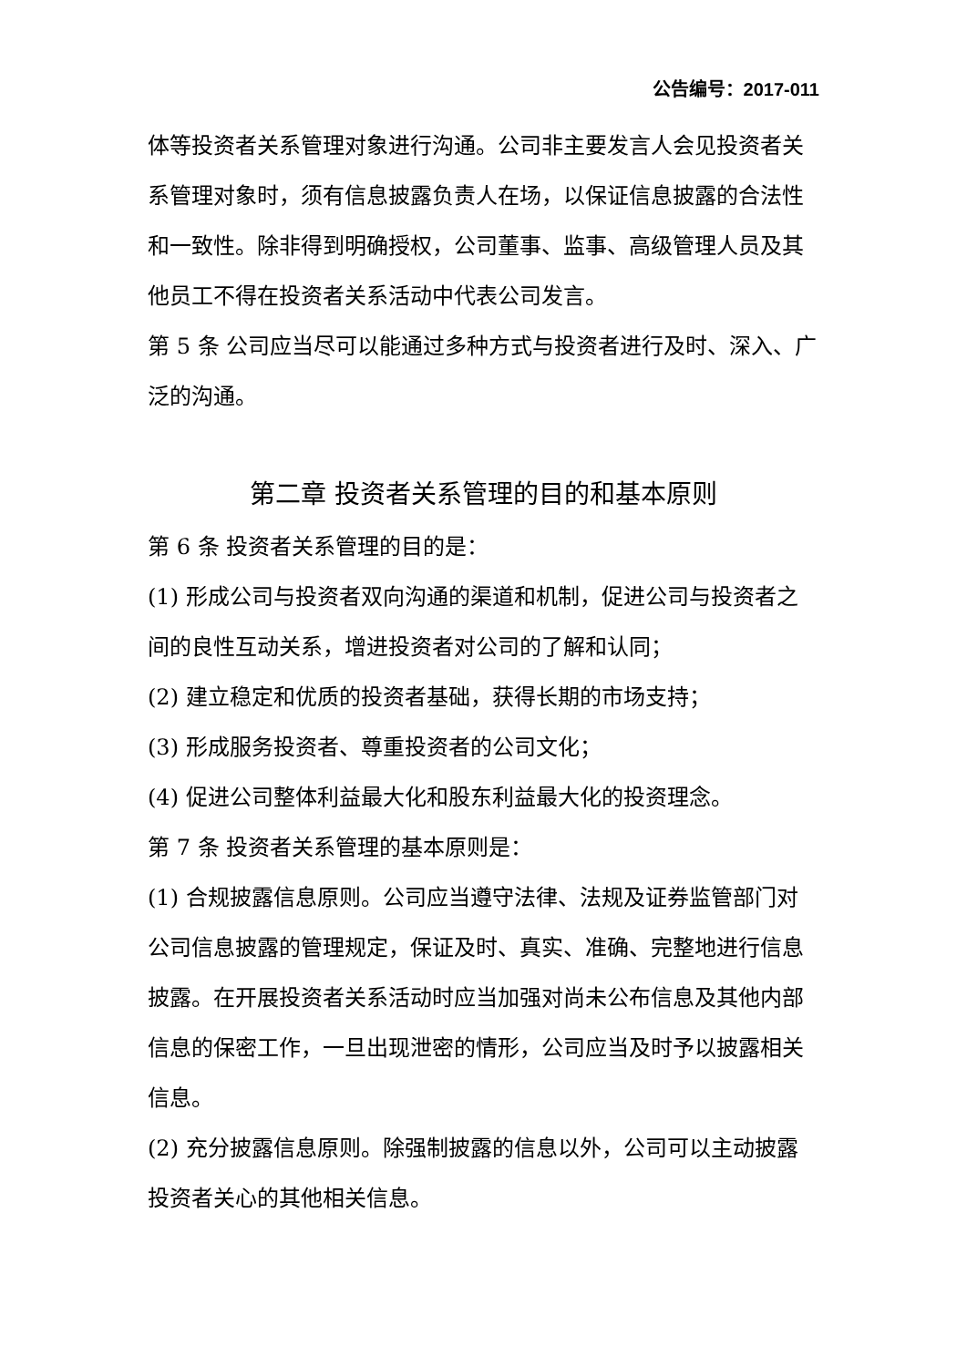公告编号：2017-011
体等投资者关系管理对象进行沟通。公司非主要发言人会见投资者关系管理对象时，须有信息披露负责人在场，以保证信息披露的合法性和一致性。除非得到明确授权，公司董事、监事、高级管理人员及其他员工不得在投资者关系活动中代表公司发言。
第 5 条 公司应当尽可以能通过多种方式与投资者进行及时、深入、广泛的沟通。
第二章 投资者关系管理的目的和基本原则
第 6 条 投资者关系管理的目的是：
(1) 形成公司与投资者双向沟通的渠道和机制，促进公司与投资者之间的良性互动关系，增进投资者对公司的了解和认同；
(2) 建立稳定和优质的投资者基础，获得长期的市场支持；
(3) 形成服务投资者、尊重投资者的公司文化；
(4) 促进公司整体利益最大化和股东利益最大化的投资理念。
第 7 条 投资者关系管理的基本原则是：
(1) 合规披露信息原则。公司应当遵守法律、法规及证券监管部门对公司信息披露的管理规定，保证及时、真实、准确、完整地进行信息披露。在开展投资者关系活动时应当加强对尚未公布信息及其他内部信息的保密工作，一旦出现泄密的情形，公司应当及时予以披露相关信息。
(2) 充分披露信息原则。除强制披露的信息以外，公司可以主动披露投资者关心的其他相关信息。